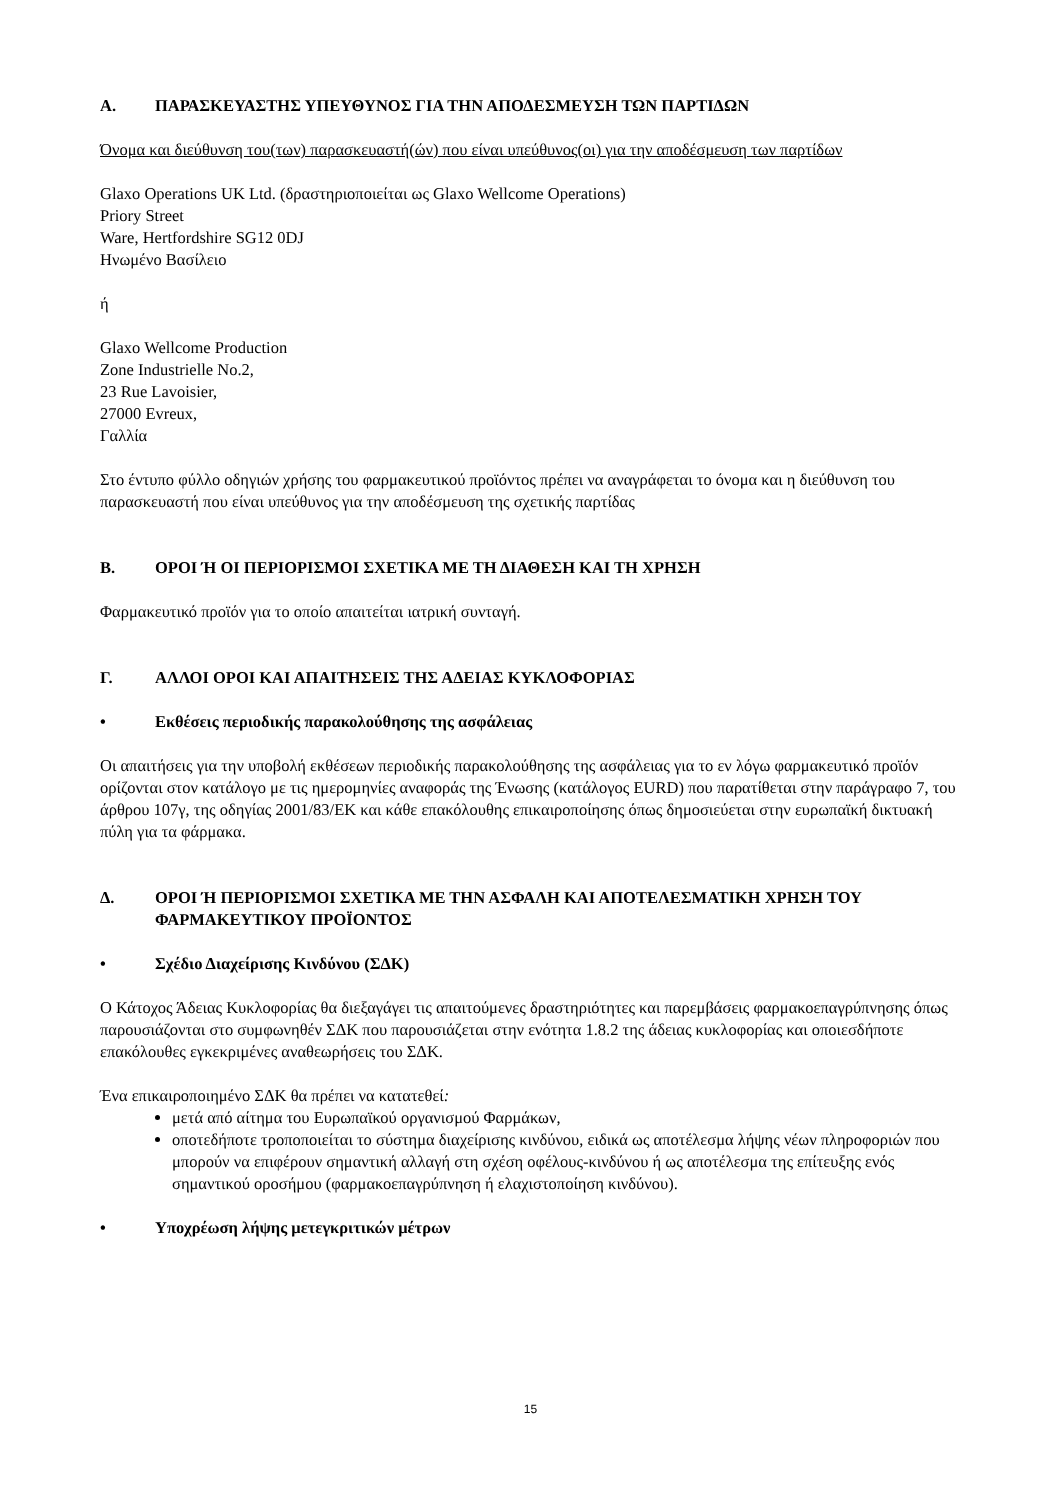Α. ΠΑΡΑΣΚΕΥΑΣΤΗΣ ΥΠΕΥΘΥΝΟΣ ΓΙΑ ΤΗΝ ΑΠΟΔΕΣΜΕΥΣΗ ΤΩΝ ΠΑΡΤΙΔΩΝ
Όνομα και διεύθυνση του(των) παρασκευαστή(ών) που είναι υπεύθυνος(οι) για την αποδέσμευση των παρτίδων
Glaxo Operations UK Ltd. (δραστηριοποιείται ως Glaxo Wellcome Operations)
Priory Street
Ware, Hertfordshire SG12 0DJ
Ηνωμένο Βασίλειο
ή
Glaxo Wellcome Production
Zone Industrielle No.2,
23 Rue Lavoisier,
27000 Evreux,
Γαλλία
Στο έντυπο φύλλο οδηγιών χρήσης του φαρμακευτικού προϊόντος πρέπει να αναγράφεται το όνομα και η διεύθυνση του παρασκευαστή που είναι υπεύθυνος για την αποδέσμευση της σχετικής παρτίδας
Β. ΟΡΟΙ Ή ΟΙ ΠΕΡΙΟΡΙΣΜΟΙ ΣΧΕΤΙΚΑ ΜΕ ΤΗ ΔΙΑΘΕΣΗ ΚΑΙ ΤΗ ΧΡΗΣΗ
Φαρμακευτικό προϊόν για το οποίο απαιτείται ιατρική συνταγή.
Γ. ΑΛΛΟΙ ΟΡΟΙ ΚΑΙ ΑΠΑΙΤΗΣΕΙΣ ΤΗΣ ΑΔΕΙΑΣ ΚΥΚΛΟΦΟΡΙΑΣ
• Εκθέσεις περιοδικής παρακολούθησης της ασφάλειας
Οι απαιτήσεις για την υποβολή εκθέσεων περιοδικής παρακολούθησης της ασφάλειας για το εν λόγω φαρμακευτικό προϊόν ορίζονται στον κατάλογο με τις ημερομηνίες αναφοράς της Ένωσης (κατάλογος EURD) που παρατίθεται στην παράγραφο 7, του άρθρου 107γ, της οδηγίας 2001/83/ΕΚ και κάθε επακόλουθης επικαιροποίησης όπως δημοσιεύεται στην ευρωπαϊκή δικτυακή πύλη για τα φάρμακα.
Δ. ΟΡΟΙ Ή ΠΕΡΙΟΡΙΣΜΟΙ ΣΧΕΤΙΚΑ ΜΕ ΤΗΝ ΑΣΦΑΛΗ ΚΑΙ ΑΠΟΤΕΛΕΣΜΑΤΙΚΗ ΧΡΗΣΗ ΤΟΥ ΦΑΡΜΑΚΕΥΤΙΚΟΥ ΠΡΟΪΟΝΤΟΣ
• Σχέδιο Διαχείρισης Κινδύνου (ΣΔΚ)
Ο Κάτοχος Άδειας Κυκλοφορίας θα διεξαγάγει τις απαιτούμενες δραστηριότητες και παρεμβάσεις φαρμακοεπαγρύπνησης όπως παρουσιάζονται στο συμφωνηθέν ΣΔΚ που παρουσιάζεται στην ενότητα 1.8.2 της άδειας κυκλοφορίας και οποιεσδήποτε επακόλουθες εγκεκριμένες αναθεωρήσεις του ΣΔΚ.
Ένα επικαιροποιημένο ΣΔΚ θα πρέπει να κατατεθεί:
μετά από αίτημα του Ευρωπαϊκού οργανισμού Φαρμάκων,
οποτεδήποτε τροποποιείται το σύστημα διαχείρισης κινδύνου, ειδικά ως αποτέλεσμα λήψης νέων πληροφοριών που μπορούν να επιφέρουν σημαντική αλλαγή στη σχέση οφέλους-κινδύνου ή ως αποτέλεσμα της επίτευξης ενός σημαντικού οροσήμου (φαρμακοεπαγρύπνηση ή ελαχιστοποίηση κινδύνου).
• Υποχρέωση λήψης μετεγκριτικών μέτρων
15